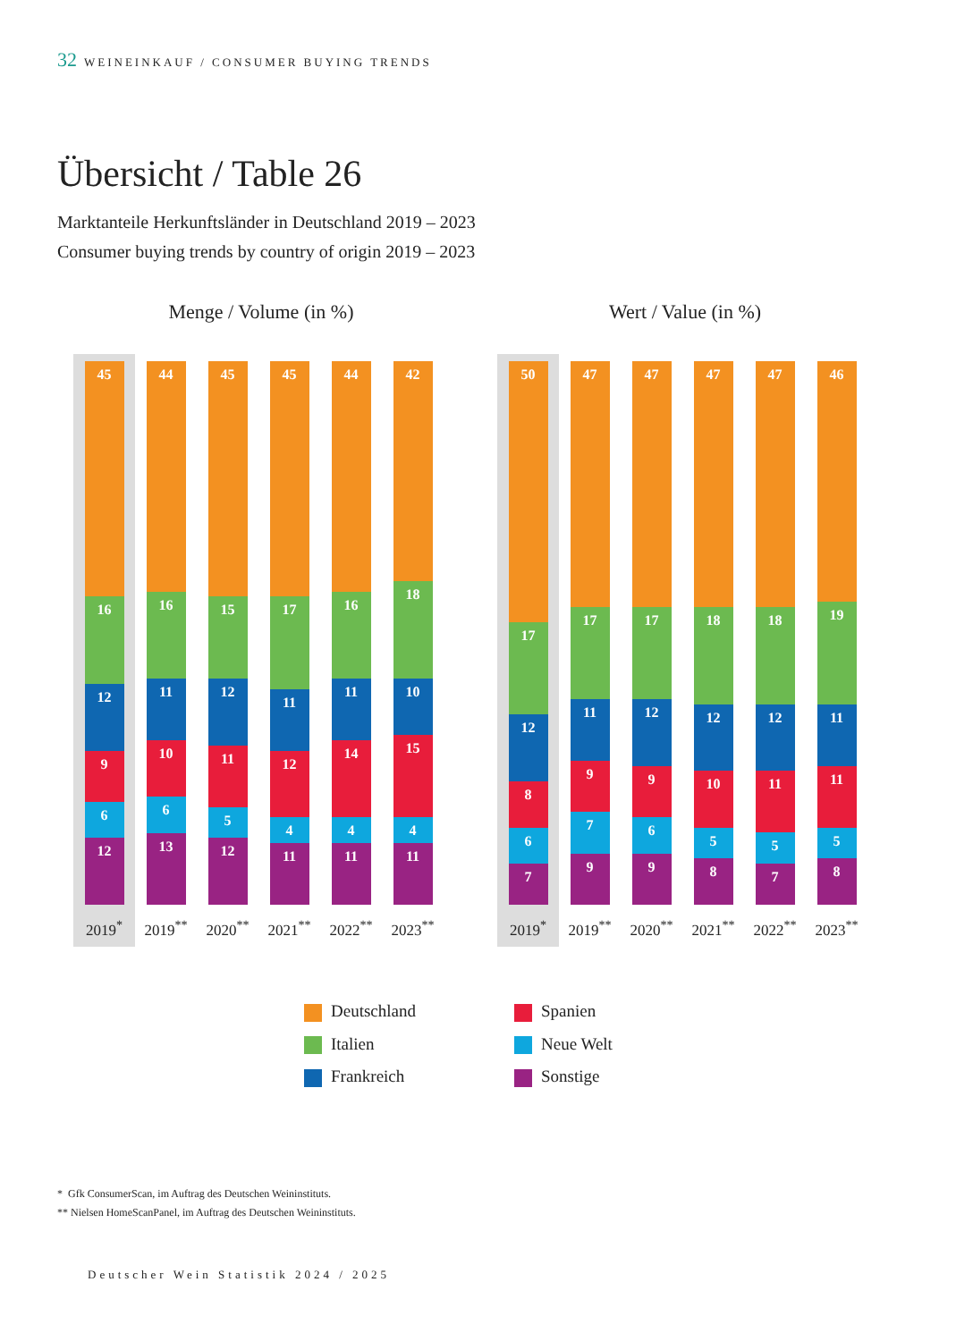32 WEINEINKAUF / CONSUMER BUYING TRENDS
Übersicht / Table 26
Marktanteile Herkunftsländer in Deutschland 2019 – 2023
Consumer buying trends by country of origin 2019 – 2023
Menge / Volume (in %)
45
16
12
9
6
12
2019<sup>*</sup>
44
16
11
10
6
13
2019<sup>**</sup>
45
15
12
11
5
12
2020<sup>**</sup>
45
17
11
12
4
11
2021<sup>**</sup>
44
16
11
14
4
11
2022<sup>**</sup>
42
18
10
15
4
11
2023<sup>**</sup>
Wert / Value (in %)
50
17
12
8
6
7
2019<sup>*</sup>
47
17
11
9
7
9
2019<sup>**</sup>
47
17
12
9
6
9
2020<sup>**</sup>
47
18
12
10
5
8
2021<sup>**</sup>
47
18
12
11
5
7
2022<sup>**</sup>
46
19
11
11
5
8
2023<sup>**</sup>
Deutschland
Spanien
Italien
Neue Welt
Frankreich
Sonstige
* Gfk ConsumerScan, im Auftrag des Deutschen Weininstituts.
** Nielsen HomeScanPanel, im Auftrag des Deutschen Weininstituts.
Deutscher Wein Statistik 2024 / 2025